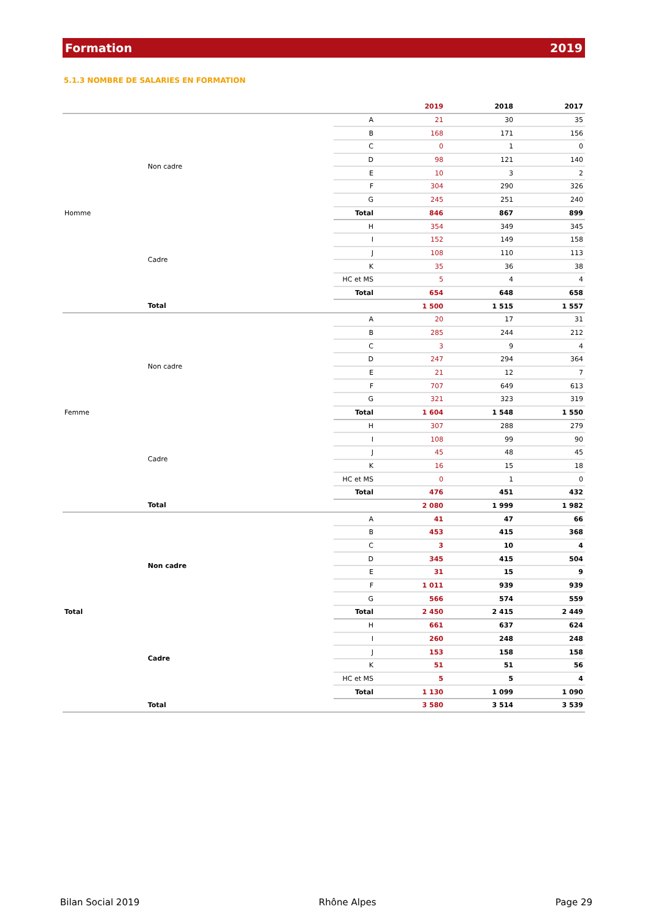Formation 2019
5.1.3 NOMBRE DE SALARIES EN FORMATION
| | | | 2019 | 2018 | 2017 |
| --- | --- | --- | --- | --- | --- |
| Homme | Non cadre | A | 21 | 30 | 35 |
| | | B | 168 | 171 | 156 |
| | | C | 0 | 1 | 0 |
| | | D | 98 | 121 | 140 |
| | | E | 10 | 3 | 2 |
| | | F | 304 | 290 | 326 |
| | | G | 245 | 251 | 240 |
| | | Total | 846 | 867 | 899 |
| | Cadre | H | 354 | 349 | 345 |
| | | I | 152 | 149 | 158 |
| | | J | 108 | 110 | 113 |
| | | K | 35 | 36 | 38 |
| | | HC et MS | 5 | 4 | 4 |
| | | Total | 654 | 648 | 658 |
| | Total | | 1 500 | 1 515 | 1 557 |
| Femme | Non cadre | A | 20 | 17 | 31 |
| | | B | 285 | 244 | 212 |
| | | C | 3 | 9 | 4 |
| | | D | 247 | 294 | 364 |
| | | E | 21 | 12 | 7 |
| | | F | 707 | 649 | 613 |
| | | G | 321 | 323 | 319 |
| | | Total | 1 604 | 1 548 | 1 550 |
| | Cadre | H | 307 | 288 | 279 |
| | | I | 108 | 99 | 90 |
| | | J | 45 | 48 | 45 |
| | | K | 16 | 15 | 18 |
| | | HC et MS | 0 | 1 | 0 |
| | | Total | 476 | 451 | 432 |
| | Total | | 2 080 | 1 999 | 1 982 |
| Total | Non cadre | A | 41 | 47 | 66 |
| | | B | 453 | 415 | 368 |
| | | C | 3 | 10 | 4 |
| | | D | 345 | 415 | 504 |
| | | E | 31 | 15 | 9 |
| | | F | 1 011 | 939 | 939 |
| | | G | 566 | 574 | 559 |
| | | Total | 2 450 | 2 415 | 2 449 |
| | Cadre | H | 661 | 637 | 624 |
| | | I | 260 | 248 | 248 |
| | | J | 153 | 158 | 158 |
| | | K | 51 | 51 | 56 |
| | | HC et MS | 5 | 5 | 4 |
| | | Total | 1 130 | 1 099 | 1 090 |
| | Total | | 3 580 | 3 514 | 3 539 |
Bilan Social 2019 Rhône Alpes Page 29